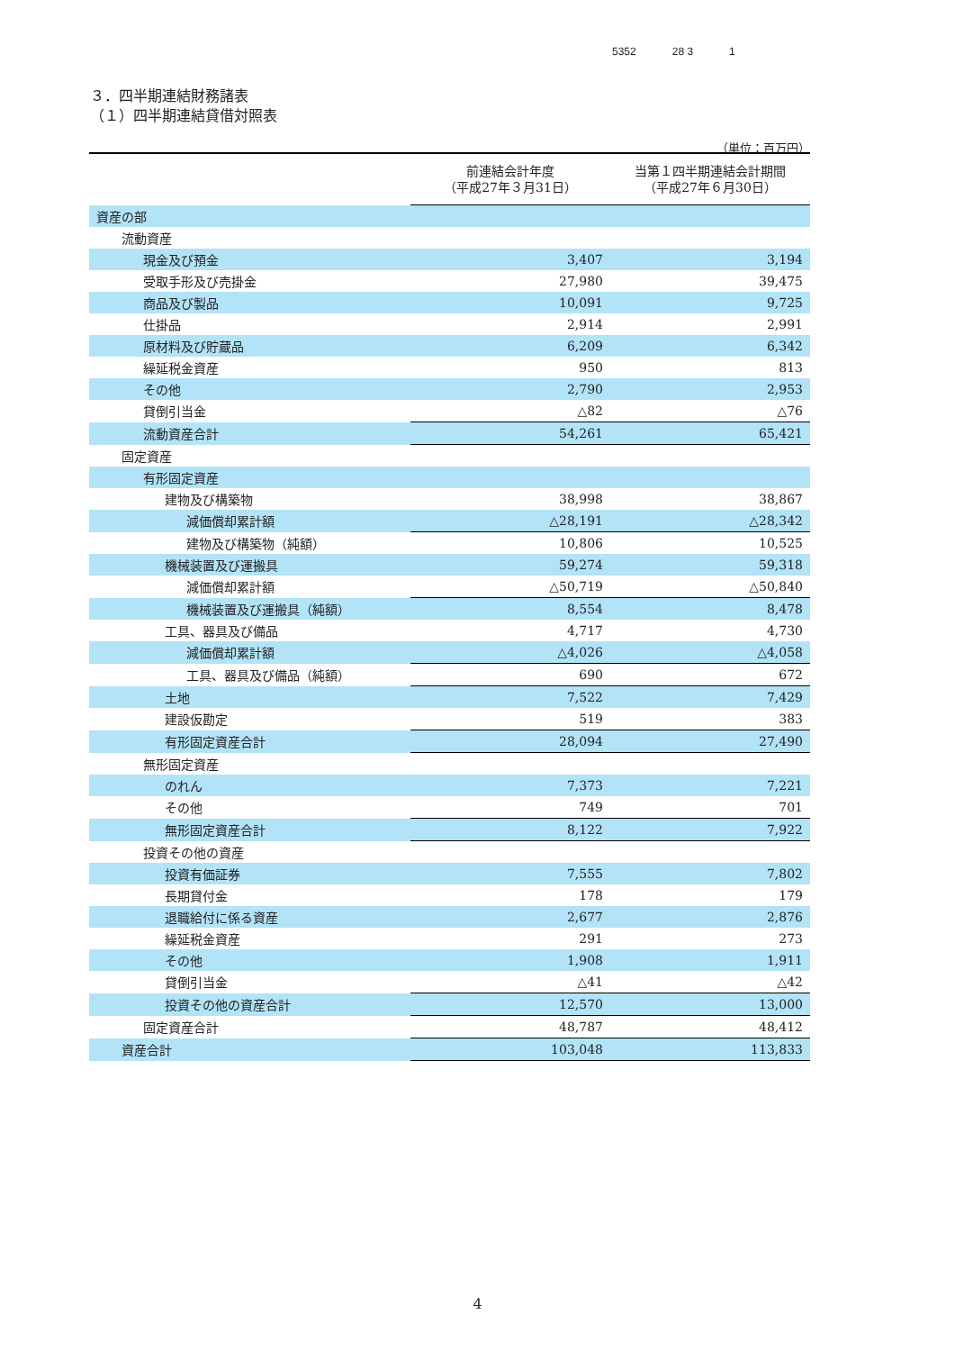5352 28 3 1
３．四半期連結財務諸表
（１）四半期連結貸借対照表
（単位：百万円）
| | 前連結会計年度 （平成27年３月31日） | 当第１四半期連結会計期間 （平成27年６月30日） |
| --- | --- | --- |
| 資産の部 | | |
| 流動資産 | | |
| 現金及び預金 | 3,407 | 3,194 |
| 受取手形及び売掛金 | 27,980 | 39,475 |
| 商品及び製品 | 10,091 | 9,725 |
| 仕掛品 | 2,914 | 2,991 |
| 原材料及び貯蔵品 | 6,209 | 6,342 |
| 繰延税金資産 | 950 | 813 |
| その他 | 2,790 | 2,953 |
| 貸倒引当金 | △82 | △76 |
| 流動資産合計 | 54,261 | 65,421 |
| 固定資産 | | |
| 有形固定資産 | | |
| 建物及び構築物 | 38,998 | 38,867 |
| 減価償却累計額 | △28,191 | △28,342 |
| 建物及び構築物（純額） | 10,806 | 10,525 |
| 機械装置及び運搬具 | 59,274 | 59,318 |
| 減価償却累計額 | △50,719 | △50,840 |
| 機械装置及び運搬具（純額） | 8,554 | 8,478 |
| 工具、器具及び備品 | 4,717 | 4,730 |
| 減価償却累計額 | △4,026 | △4,058 |
| 工具、器具及び備品（純額） | 690 | 672 |
| 土地 | 7,522 | 7,429 |
| 建設仮勘定 | 519 | 383 |
| 有形固定資産合計 | 28,094 | 27,490 |
| 無形固定資産 | | |
| のれん | 7,373 | 7,221 |
| その他 | 749 | 701 |
| 無形固定資産合計 | 8,122 | 7,922 |
| 投資その他の資産 | | |
| 投資有価証券 | 7,555 | 7,802 |
| 長期貸付金 | 178 | 179 |
| 退職給付に係る資産 | 2,677 | 2,876 |
| 繰延税金資産 | 291 | 273 |
| その他 | 1,908 | 1,911 |
| 貸倒引当金 | △41 | △42 |
| 投資その他の資産合計 | 12,570 | 13,000 |
| 固定資産合計 | 48,787 | 48,412 |
| 資産合計 | 103,048 | 113,833 |
4